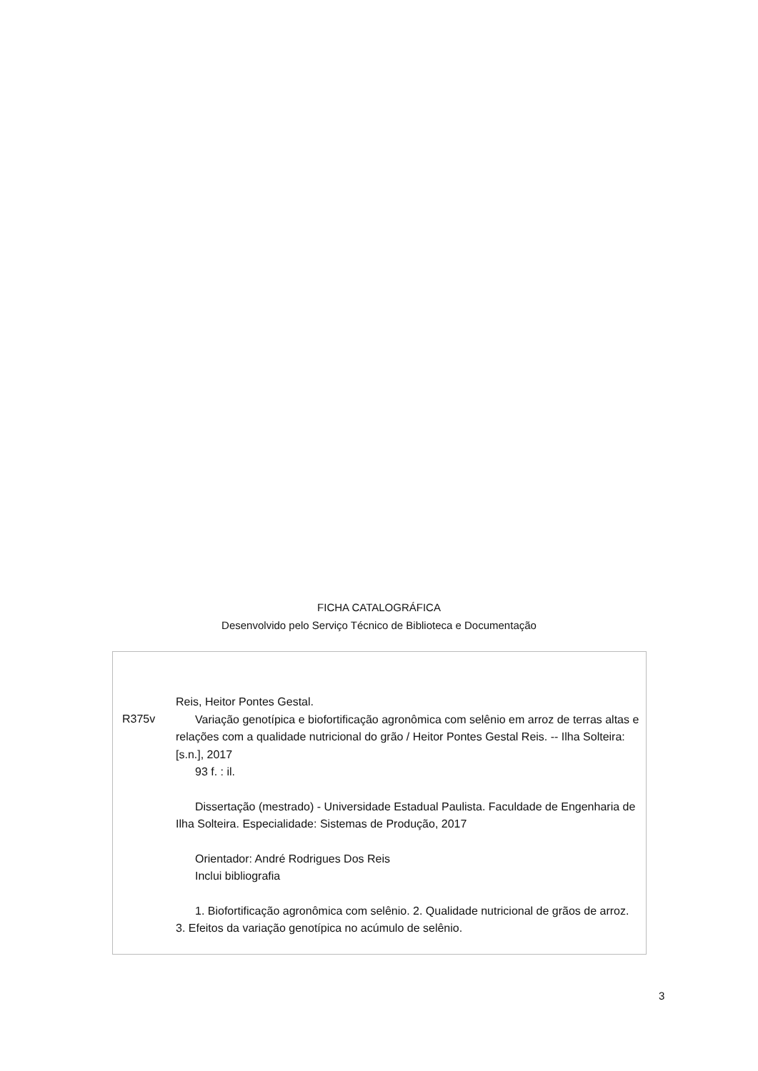FICHA CATALOGRÁFICA
Desenvolvido pelo Serviço Técnico de Biblioteca e Documentação
R375v
Reis, Heitor Pontes Gestal.
Variação genotípica e biofortificação agronômica com selênio em arroz de terras altas e relações com a qualidade nutricional do grão / Heitor Pontes Gestal Reis. -- Ilha Solteira: [s.n.], 2017
93 f. : il.
Dissertação (mestrado) - Universidade Estadual Paulista. Faculdade de Engenharia de Ilha Solteira. Especialidade: Sistemas de Produção, 2017
Orientador: André Rodrigues Dos Reis
Inclui bibliografia
1. Biofortificação agronômica com selênio. 2. Qualidade nutricional de grãos de arroz. 3. Efeitos da variação genotípica no acúmulo de selênio.
3